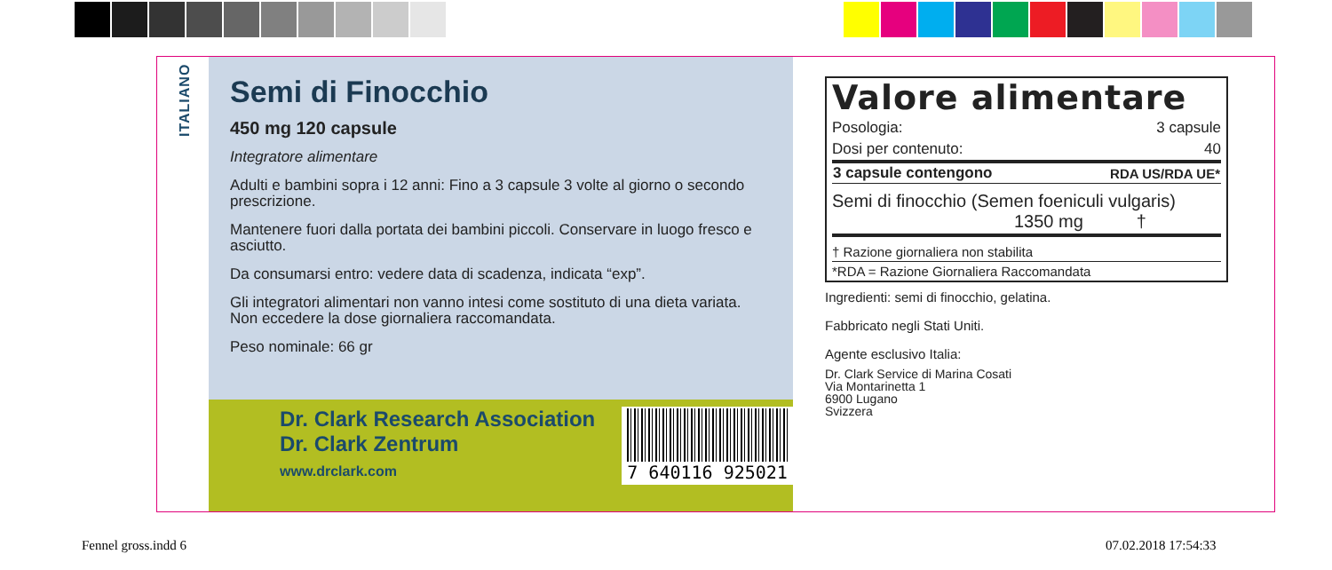ITALIANO
Semi di Finocchio
450 mg 120 capsule
Integratore alimentare
Adulti e bambini sopra i 12 anni: Fino a 3 capsule 3 volte al giorno o secondo prescrizione.
Mantenere fuori dalla portata dei bambini piccoli. Conservare in luogo fresco e asciutto.
Da consumarsi entro: vedere data di scadenza, indicata “exp”.
Gli integratori alimentari non vanno intesi come sostituto di una dieta variata. Non eccedere la dose giornaliera raccomandata.
Peso nominale: 66 gr
Dr. Clark Research Association
Dr. Clark Zentrum
www.drclark.com
7 640116 925021
Valore alimentare
| Posologia: | 3 capsule |
| Dosi per contenuto: | 40 |
| 3 capsule contengono | RDA US/RDA UE* |
| Semi di finocchio (Semen foeniculi vulgaris) 1350 mg † | |
| † Razione giornaliera non stabilita | |
| *RDA = Razione Giornaliera Raccomandata | |
Ingredienti: semi di finocchio, gelatina.
Fabbricato negli Stati Uniti.
Agente esclusivo Italia:
Dr. Clark Service di Marina Cosati
Via Montarinetta 1
6900 Lugano
Svizzera
Fennel gross.indd 6 07.02.2018 17:54:33